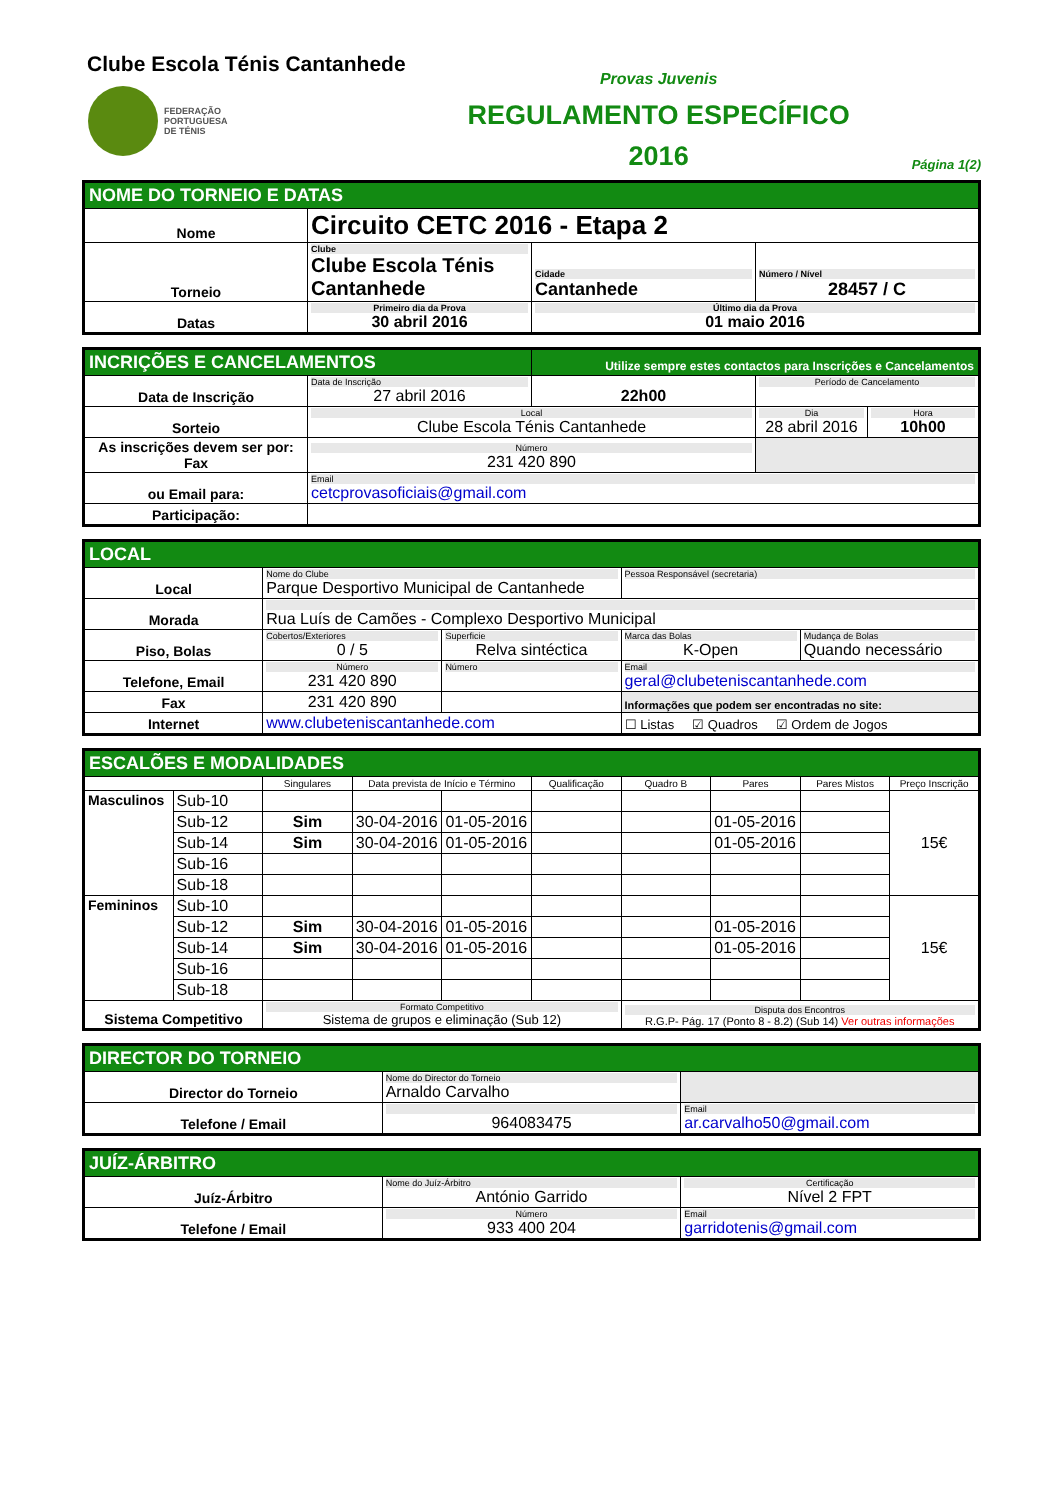Clube Escola Ténis Cantanhede
FEDERAÇÃO
PORTUGUESA
DE TÉNIS
Provas Juvenis
REGULAMENTO ESPECÍFICO
2016
Página 1(2)
| NOME DO TORNEIO E DATAS | | | |
| Nome | Circuito CETC 2016 - Etapa 2 | | |
| Torneio | Clube Clube Escola Ténis Cantanhede | Cidade Cantanhede | Número / Nível 28457 / C |
| Datas | Primeiro dia da Prova 30 abril 2016 | Último dia da Prova 01 maio 2016 | |
| INCRIÇÕES E CANCELAMENTOS | | Utilize sempre estes contactos para Inscrições e Cancelamentos | | |
| Data de Inscrição | Data de Inscrição 27 abril 2016 | 22h00 | Período de Cancelamento | |
| Sorteio | Local Clube Escola Ténis Cantanhede | | Dia 28 abril 2016 | Hora 10h00 |
| As inscrições devem ser por: Fax | Número 231 420 890 | | | |
| ou Email para: | Email cetcprovasoficiais@gmail.com | | | |
| Participação: | | | | |
| LOCAL | | | | |
| Local | Nome do Clube Parque Desportivo Municipal de Cantanhede | | Pessoa Responsável (secretaria) | |
| Morada | Rua Luís de Camões - Complexo Desportivo Municipal | | | |
| Piso, Bolas | Cobertos/Exteriores 0 / 5 | Superficie Relva sintéctica | Marca das Bolas K-Open | Mudança de Bolas Quando necessário |
| Telefone, Email | Número 231 420 890 | Número | Email geral@clubeteniscantanhede.com | |
| Fax | 231 420 890 | | Informações que podem ser encontradas no site: | |
| Internet | www.clubeteniscantanhede.com | | ☐ Listas ☑ Quadros ☑ Ordem de Jogos | |
| ESCALÕES E MODALIDADES | | | | | | | | | |
| | | Singulares | Data prevista de Início e Término | | Qualificação | Quadro B | Pares | Pares Mistos | Preço Inscrição |
| Masculinos | Sub-10 | | | | | | | | 15€ |
| | Sub-12 | Sim | 30-04-2016 | 01-05-2016 | | | 01-05-2016 | | |
| | Sub-14 | Sim | 30-04-2016 | 01-05-2016 | | | 01-05-2016 | | |
| | Sub-16 | | | | | | | | |
| | Sub-18 | | | | | | | | |
| Femininos | Sub-10 | | | | | | | | 15€ |
| | Sub-12 | Sim | 30-04-2016 | 01-05-2016 | | | 01-05-2016 | | |
| | Sub-14 | Sim | 30-04-2016 | 01-05-2016 | | | 01-05-2016 | | |
| | Sub-16 | | | | | | | | |
| | Sub-18 | | | | | | | | |
| Sistema Competitivo | | Formato Competitivo Sistema de grupos e eliminação (Sub 12) | | | | Disputa dos Encontros R.G.P- Pág. 17 (Ponto 8 - 8.2) (Sub 14) Ver outras informações | | | |
| DIRECTOR DO TORNEIO | | |
| Director do Torneio | Nome do Director do Torneio Arnaldo Carvalho | |
| Telefone / Email | 964083475 | Email ar.carvalho50@gmail.com |
| JUÍZ-ÁRBITRO | | |
| Juíz-Árbitro | Nome do Juíz-Árbitro António Garrido | Certificação Nível 2 FPT |
| Telefone / Email | Número 933 400 204 | Email garridotenis@gmail.com |